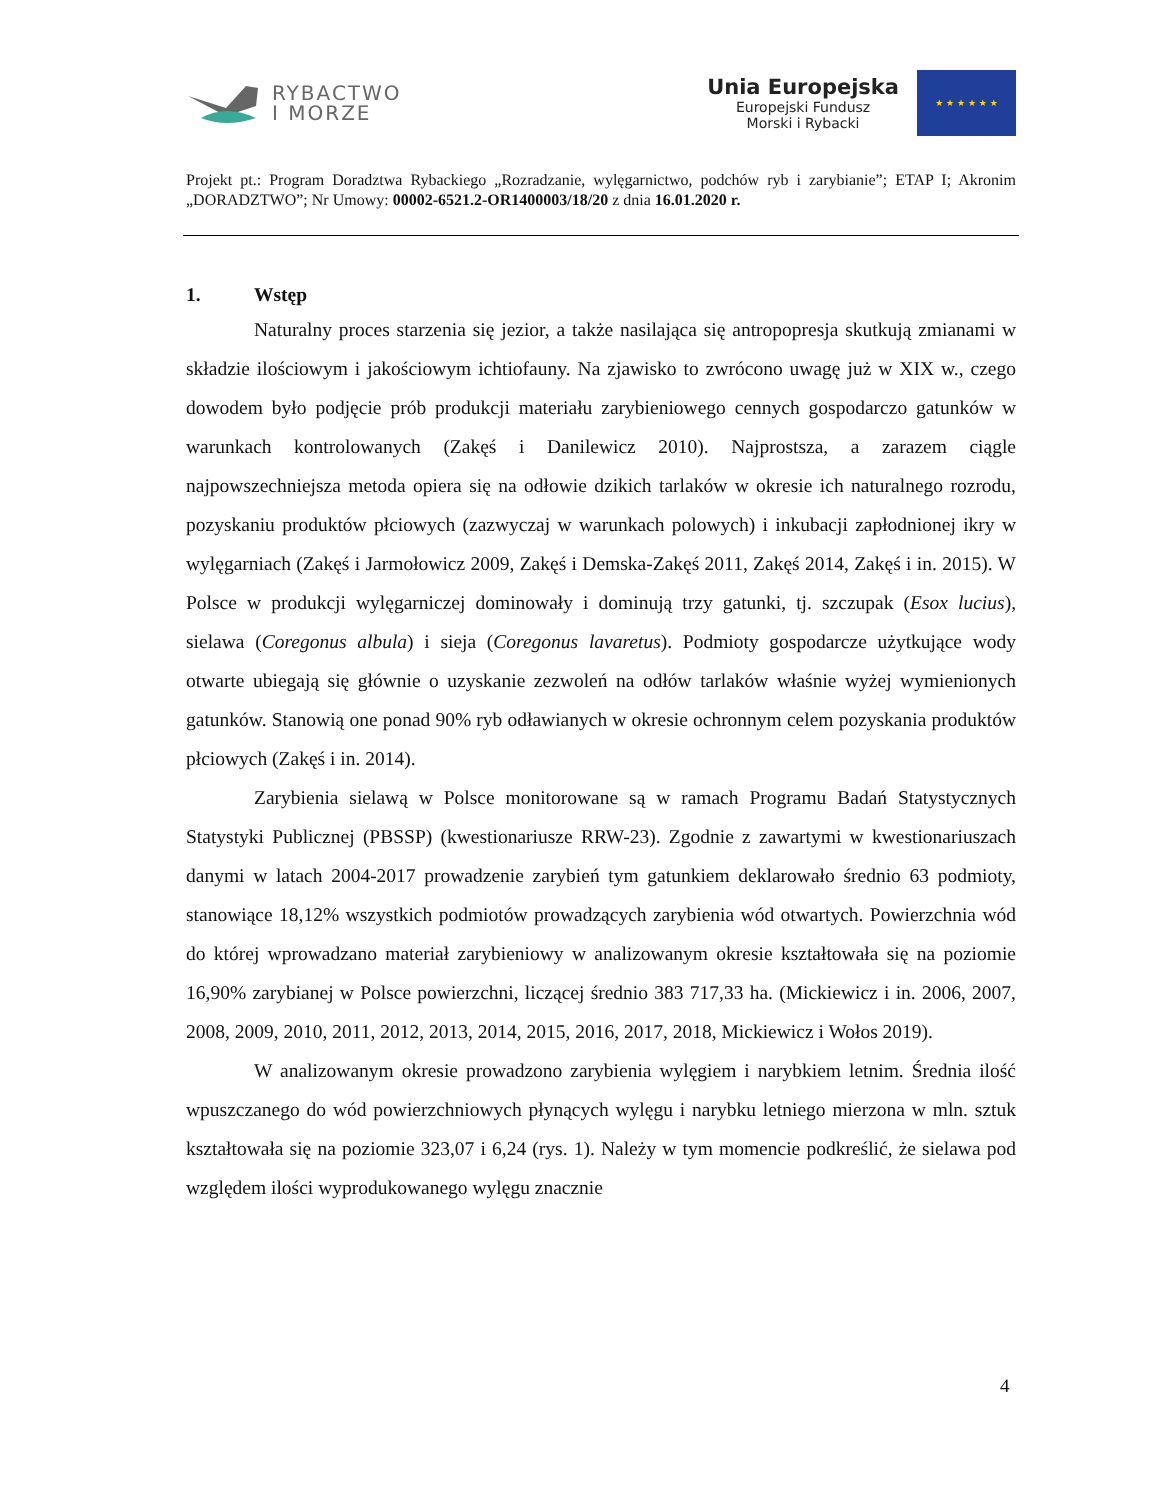RYBACTWO
I MORZE
Unia Europejska
Europejski Fundusz
Morski i Rybacki
★ ★ ★ ★ ★ ★
Projekt pt.: Program Doradztwa Rybackiego „Rozradzanie, wylęgarnictwo, podchów ryb i zarybianie”; ETAP I; Akronim „DORADZTWO”; Nr Umowy: 00002-6521.2-OR1400003/18/20 z dnia 16.01.2020 r.
1. Wstęp
Naturalny proces starzenia się jezior, a także nasilająca się antropopresja skutkują zmianami w składzie ilościowym i jakościowym ichtiofauny. Na zjawisko to zwrócono uwagę już w XIX w., czego dowodem było podjęcie prób produkcji materiału zarybieniowego cennych gospodarczo gatunków w warunkach kontrolowanych (Zakęś i Danilewicz 2010). Najprostsza, a zarazem ciągle najpowszechniejsza metoda opiera się na odłowie dzikich tarlaków w okresie ich naturalnego rozrodu, pozyskaniu produktów płciowych (zazwyczaj w warunkach polowych) i inkubacji zapłodnionej ikry w wylęgarniach (Zakęś i Jarmołowicz 2009, Zakęś i Demska-Zakęś 2011, Zakęś 2014, Zakęś i in. 2015). W Polsce w produkcji wylęgarniczej dominowały i dominują trzy gatunki, tj. szczupak (Esox lucius), sielawa (Coregonus albula) i sieja (Coregonus lavaretus). Podmioty gospodarcze użytkujące wody otwarte ubiegają się głównie o uzyskanie zezwoleń na odłów tarlaków właśnie wyżej wymienionych gatunków. Stanowią one ponad 90% ryb odławianych w okresie ochronnym celem pozyskania produktów płciowych (Zakęś i in. 2014).
Zarybienia sielawą w Polsce monitorowane są w ramach Programu Badań Statystycznych Statystyki Publicznej (PBSSP) (kwestionariusze RRW-23). Zgodnie z zawartymi w kwestionariuszach danymi w latach 2004-2017 prowadzenie zarybień tym gatunkiem deklarowało średnio 63 podmioty, stanowiące 18,12% wszystkich podmiotów prowadzących zarybienia wód otwartych. Powierzchnia wód do której wprowadzano materiał zarybieniowy w analizowanym okresie kształtowała się na poziomie 16,90% zarybianej w Polsce powierzchni, liczącej średnio 383 717,33 ha. (Mickiewicz i in. 2006, 2007, 2008, 2009, 2010, 2011, 2012, 2013, 2014, 2015, 2016, 2017, 2018, Mickiewicz i Wołos 2019).
W analizowanym okresie prowadzono zarybienia wylęgiem i narybkiem letnim. Średnia ilość wpuszczanego do wód powierzchniowych płynących wylęgu i narybku letniego mierzona w mln. sztuk kształtowała się na poziomie 323,07 i 6,24 (rys. 1). Należy w tym momencie podkreślić, że sielawa pod względem ilości wyprodukowanego wylęgu znacznie
4